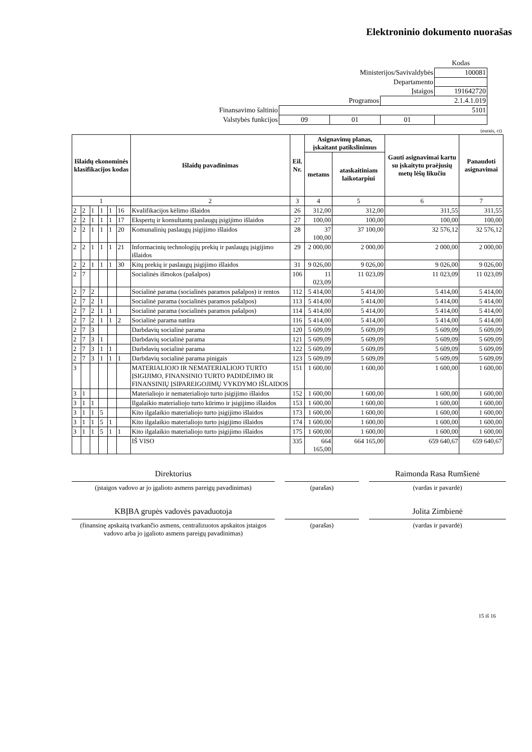Elektroninio dokumento nuorašas
| | | | | Kodas |
| Ministerijos/Savivaldybės | | | | 100081 |
| Departamento | | | | |
| Įstaigos | | | | 191642720 |
| Programos | | | 2.1.4.1.019 | |
| Finansavimo šaltinio | 5101 | | | |
| Valstybės funkcijos | 09 | 01 | 01 | |
(eurais, ct)
| Išlaidų ekonominės klasifikacijos kodas | | | | | | Išlaidų pavadinimas | Eil. Nr. | Asignavimų planas, įskaitant patikslinimus | | Gauti asignavimai kartu su įskaitytu praėjusių metų lėšų likučiu | Panaudoti asignavimai |
| --- | --- | --- | --- | --- | --- | --- | --- | --- | --- | --- | --- |
| | | | | | | | | metams | ataskaitiniam laikotarpiui | | |
| 1 | | | | | | 2 | 3 | 4 | 5 | 6 | 7 |
| 2 | 2 | 1 | 1 | 1 | 16 | Kvalifikacijos kėlimo išlaidos | 26 | 312,00 | 312,00 | 311,55 | 311,55 |
| 2 | 2 | 1 | 1 | 1 | 17 | Ekspertų ir konsultantų paslaugų įsigijimo išlaidos | 27 | 100,00 | 100,00 | 100,00 | 100,00 |
| 2 | 2 | 1 | 1 | 1 | 20 | Komunalinių paslaugų įsigijimo išlaidos | 28 | 37 100,00 | 37 100,00 | 32 576,12 | 32 576,12 |
| 2 | 2 | 1 | 1 | 1 | 21 | Informacinių technologijų prekių ir paslaugų įsigijimo išlaidos | 29 | 2 000,00 | 2 000,00 | 2 000,00 | 2 000,00 |
| 2 | 2 | 1 | 1 | 1 | 30 | Kitų prekių ir paslaugų įsigijimo išlaidos | 31 | 9 026,00 | 9 026,00 | 9 026,00 | 9 026,00 |
| 2 | 7 | | | | | Socialinės išmokos (pašalpos) | 106 | 11 023,09 | 11 023,09 | 11 023,09 | 11 023,09 |
| 2 | 7 | 2 | | | | Socialinė parama (socialinės paramos pašalpos) ir rentos | 112 | 5 414,00 | 5 414,00 | 5 414,00 | 5 414,00 |
| 2 | 7 | 2 | 1 | | | Socialinė parama (socialinės paramos pašalpos) | 113 | 5 414,00 | 5 414,00 | 5 414,00 | 5 414,00 |
| 2 | 7 | 2 | 1 | 1 | | Socialinė parama (socialinės paramos pašalpos) | 114 | 5 414,00 | 5 414,00 | 5 414,00 | 5 414,00 |
| 2 | 7 | 2 | 1 | 1 | 2 | Socialinė parama natūra | 116 | 5 414,00 | 5 414,00 | 5 414,00 | 5 414,00 |
| 2 | 7 | 3 | | | | Darbdavių socialinė parama | 120 | 5 609,09 | 5 609,09 | 5 609,09 | 5 609,09 |
| 2 | 7 | 3 | 1 | | | Darbdavių socialinė parama | 121 | 5 609,09 | 5 609,09 | 5 609,09 | 5 609,09 |
| 2 | 7 | 3 | 1 | 1 | | Darbdavių socialinė parama | 122 | 5 609,09 | 5 609,09 | 5 609,09 | 5 609,09 |
| 2 | 7 | 3 | 1 | 1 | 1 | Darbdavių socialinė parama pinigais | 123 | 5 609,09 | 5 609,09 | 5 609,09 | 5 609,09 |
| 3 | | | | | | MATERIALIOJO IR NEMATERIALIOJO TURTO ĮSIGIJIMO, FINANSINIO TURTO PADIDĖJIMO IR FINANSINIŲ ĮSIPAREIGOJIMŲ VYKDYMO IŠLAIDOS | 151 | 1 600,00 | 1 600,00 | 1 600,00 | 1 600,00 |
| 3 | 1 | | | | | Materialiojo ir nematerialiojo turto įsigijimo išlaidos | 152 | 1 600,00 | 1 600,00 | 1 600,00 | 1 600,00 |
| 3 | 1 | 1 | | | | Ilgalaikio materialiojo turto kūrimo ir įsigijimo išlaidos | 153 | 1 600,00 | 1 600,00 | 1 600,00 | 1 600,00 |
| 3 | 1 | 1 | 5 | | | Kito ilgalaikio materialiojo turto įsigijimo išlaidos | 173 | 1 600,00 | 1 600,00 | 1 600,00 | 1 600,00 |
| 3 | 1 | 1 | 5 | 1 | | Kito ilgalaikio materialiojo turto įsigijimo išlaidos | 174 | 1 600,00 | 1 600,00 | 1 600,00 | 1 600,00 |
| 3 | 1 | 1 | 5 | 1 | 1 | Kito ilgalaikio materialiojo turto įsigijimo išlaidos | 175 | 1 600,00 | 1 600,00 | 1 600,00 | 1 600,00 |
| | | | | | | IŠ VISO | 335 | 664 165,00 | 664 165,00 | 659 640,67 | 659 640,67 |
Direktorius Raimonda Rasa Rumšienė
(įstaigos vadovo ar jo įgalioto asmens pareigų pavadinimas)
(parašas) (vardas ir pavardė)
KBĮBA grupės vadovės pavaduotoja Jolita Zimbienė
(finansinę apskaitą tvarkančio asmens, centralizuotos apskaitos įstaigos vadovo arba jo įgalioto asmens pareigų pavadinimas)
(parašas) (vardas ir pavardė)
15 iš 16